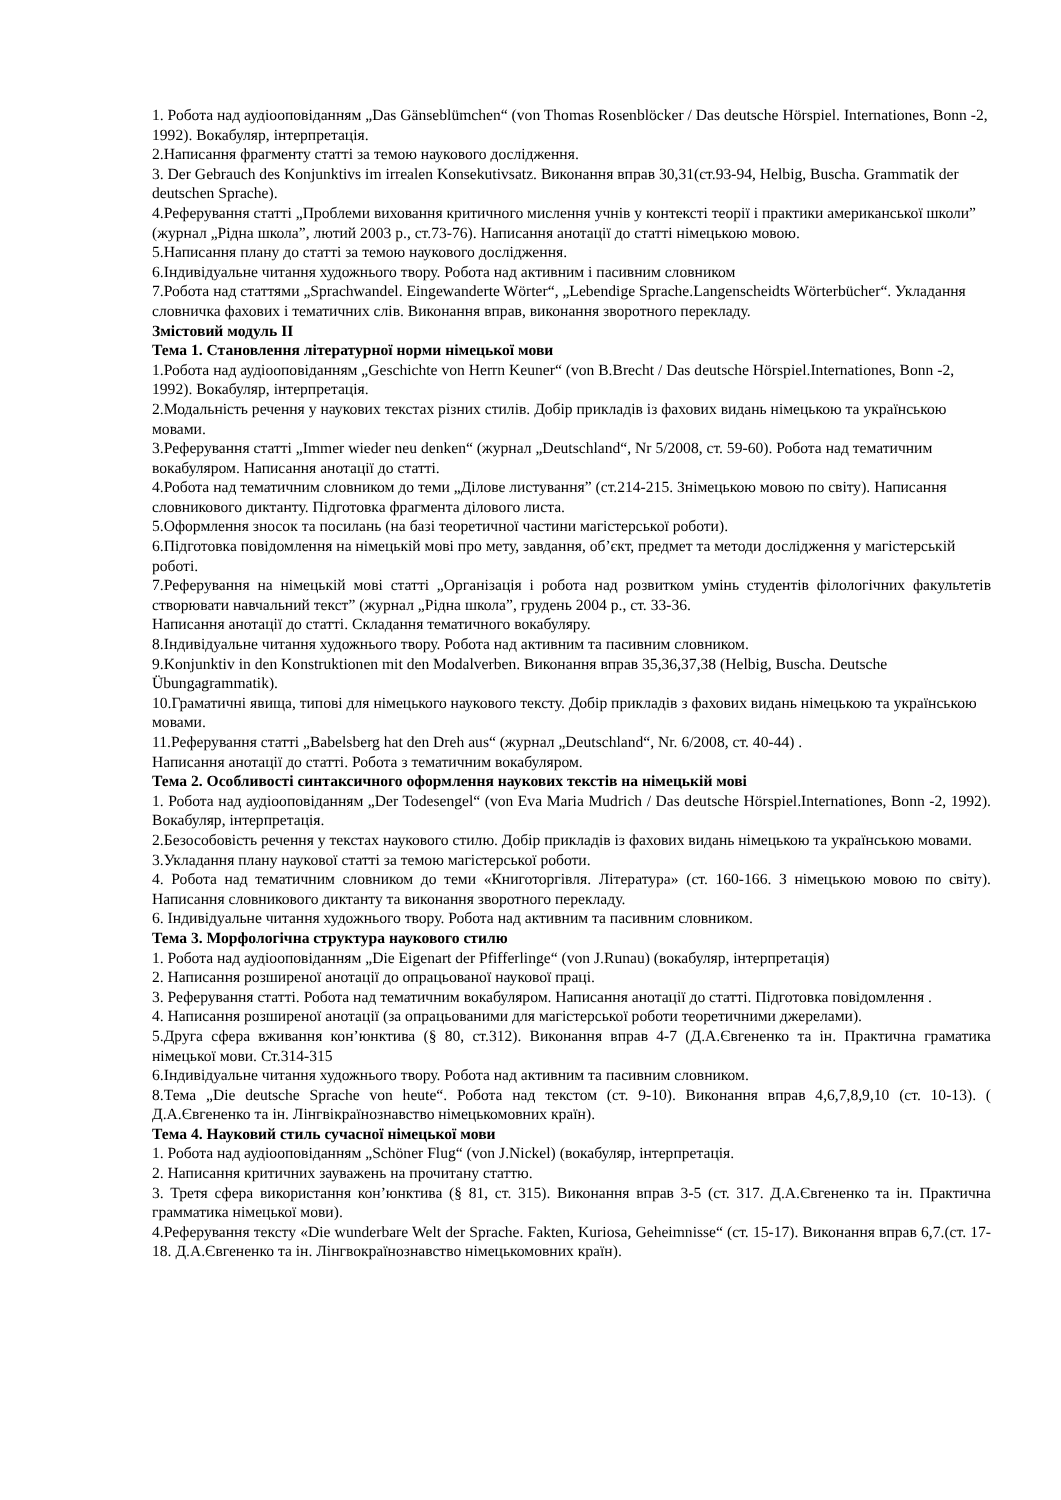1. Робота над аудіооповіданням „Das Gänseblümchen“ (von Thomas Rosenblöcker / Das deutsche Hörspiel. Internationes, Bonn -2, 1992). Вокабуляр, інтерпретація.
2.Написання фрагменту статті за темою наукового дослідження.
3. Der Gebrauch des Konjunktivs im irrealen Konsekutivsatz. Виконання вправ 30,31(ст.93-94, Helbig, Buscha. Grammatik der deutschen Sprache).
4.Реферування статті „Проблеми виховання критичного мислення учнів у контексті теорії і практики американської школи” (журнал „Рідна школа”, лютий 2003 р., ст.73-76). Написання анотації до статті німецькою мовою.
5.Написання плану до статті за темою наукового дослідження.
6.Індивідуальне читання художнього твору. Робота над активним і пасивним словником
7.Робота над статтями „Sprachwandel. Eingewanderte Wörter“, „Lebendige Sprache.Langenscheidts Wörterbücher“. Укладання словничка фахових і тематичних слів. Виконання вправ, виконання зворотного перекладу.
Змістовий модуль ІІ
Тема 1. Становлення літературної норми німецької мови
1.Робота над аудіооповіданням „Geschichte von Herrn Keuner“ (von B.Brecht / Das deutsche Hörspiel.Internationes, Bonn -2, 1992). Вокабуляр, інтерпретація.
2.Модальність речення у наукових текстах різних стилів. Добір прикладів із фахових видань німецькою та українською мовами.
3.Реферування статті „Immer wieder neu denken“ (журнал „Deutschland“, Nr 5/2008, ст. 59-60). Робота над тематичним вокабуляром. Написання анотації до статті.
4.Робота над тематичним словником до теми „Ділове листування” (ст.214-215. Знімецькою мовою по світу). Написання словникового диктанту. Підготовка фрагмента ділового листа.
5.Оформлення зносок та посилань (на базі теоретичної частини магістерської роботи).
6.Підготовка повідомлення на німецькій мові про мету, завдання, об’єкт, предмет та методи дослідження у магістерській роботі.
7.Реферування на німецькій мові статті „Організація і робота над розвитком умінь студентів філологічних факультетів створювати навчальний текст” (журнал „Рідна школа”, грудень 2004 р., ст. 33-36.
Написання анотації до статті. Складання тематичного вокабуляру.
8.Індивідуальне читання художнього твору. Робота над активним та пасивним словником.
9.Konjunktiv in den Konstruktionen mit den Modalverben. Виконання вправ 35,36,37,38 (Helbig, Buscha. Deutsche Übungagrammatik).
10.Граматичні явища, типові для німецького наукового тексту. Добір прикладів з фахових видань німецькою та українською мовами.
11.Реферування статті „Babelsberg hat den Dreh aus“ (журнал „Deutschland“, Nr. 6/2008, ст. 40-44) .
Написання анотації до статті. Робота з тематичним вокабуляром.
Тема 2. Особливості синтаксичного оформлення наукових текстів на німецькій мові
1. Робота над аудіооповіданням „Der Todesengel“ (von Eva Maria Mudrich / Das deutsche Hörspiel.Internationes, Bonn -2, 1992). Вокабуляр, інтерпретація.
2.Безособовість речення у текстах наукового стилю. Добір прикладів із фахових видань німецькою та українською мовами.
3.Укладання плану наукової статті за темою магістерської роботи.
4. Робота над тематичним словником до теми «Книготоргівля. Література» (ст. 160-166. З німецькою мовою по світу). Написання словникового диктанту та виконання зворотного перекладу.
6. Індивідуальне читання художнього твору. Робота над активним та пасивним словником.
Тема 3. Морфологічна структура наукового стилю
1. Робота над аудіооповіданням „Die Eigenart der Pfifferlinge“ (von J.Runau) (вокабуляр, інтерпретація)
2. Написання розширеної анотації до опрацьованої наукової праці.
3. Реферування статті. Робота над тематичним вокабуляром. Написання анотації до статті. Підготовка повідомлення .
4. Написання розширеної анотації (за опрацьованими для магістерської роботи теоретичними джерелами).
5.Друга сфера вживання кон’юнктива (§ 80, ст.312). Виконання вправ 4-7 (Д.А.Євгененко та ін. Практична граматика німецької мови. Ст.314-315
6.Індивідуальне читання художнього твору. Робота над активним та пасивним словником.
8.Тема „Die deutsche Sprache von heute“. Робота над текстом (ст. 9-10). Виконання вправ 4,6,7,8,9,10 (ст. 10-13). ( Д.А.Євгененко та ін. Лінгвікраїнознавство німецькомовних країн).
Тема 4. Науковий стиль сучасної німецької мови
1. Робота над аудіооповіданням „Schöner Flug“ (von J.Nickel) (вокабуляр, інтерпретація.
2. Написання критичних зауважень на прочитану статтю.
3. Третя сфера використання кон’юнктива (§ 81, ст. 315). Виконання вправ 3-5 (ст. 317. Д.А.Євгененко та ін. Практична грамматика німецької мови).
4.Реферування тексту «Die wunderbare Welt der Sprache. Fakten, Kuriosa, Geheimnisse“ (ст. 15-17). Виконання вправ 6,7.(ст. 17-18. Д.А.Євгененко та ін. Лінгвокраїнознавство німецькомовних країн).